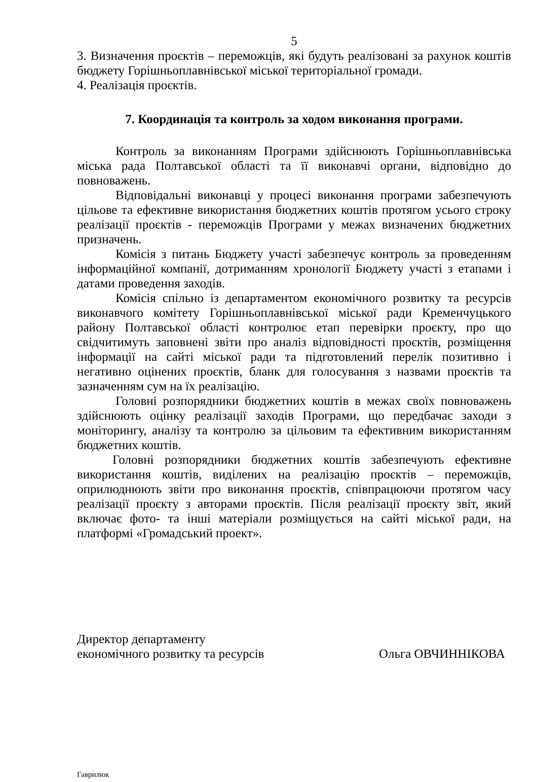5
3. Визначення проєктів – переможців, які будуть реалізовані за рахунок коштів бюджету Горішньоплавнівської міської територіальної громади.
4. Реалізація проєктів.
7. Координація та контроль за ходом виконання програми.
Контроль за виконанням Програми здійснюють Горішньоплавнівська міська рада Полтавської області та її виконавчі органи, відповідно до повноважень.
Відповідальні виконавці у процесі виконання програми забезпечують цільове та ефективне використання бюджетних коштів протягом усього строку реалізації проєктів - переможців Програми у межах визначених бюджетних призначень.
Комісія з питань Бюджету участі забезпечує контроль за проведенням інформаційної компанії, дотриманням хронології Бюджету участі з етапами і датами проведення заходів.
Комісія спільно із департаментом економічного розвитку та ресурсів виконавчого комітету Горішньоплавнівської міської ради Кременчуцького району Полтавської області контролює етап перевірки проєкту, про що свідчитимуть заповнені звіти про аналіз відповідності проєктів, розміщення інформації на сайті міської ради та підготовлений перелік позитивно і негативно оцінених проєктів, бланк для голосування з назвами проєктів та зазначенням сум на їх реалізацію.
Головні розпорядники бюджетних коштів в межах своїх повноважень здійснюють оцінку реалізації заходів Програми, що передбачає заходи з моніторингу, аналізу та контролю за цільовим та ефективним використанням бюджетних коштів.
Головні розпорядники бюджетних коштів забезпечують ефективне використання коштів, виділених на реалізацію проєктів – переможців, оприлюднюють звіти про виконання проєктів, співпрацюючи протягом часу реалізації проєкту з авторами проєктів. Після реалізації проєкту звіт, який включає фото- та інші матеріали розміщується на сайті міської ради, на платформі «Громадський проект».
Директор департаменту
економічного розвитку та ресурсів
Ольга ОВЧИННІКОВА
Гаврилюк